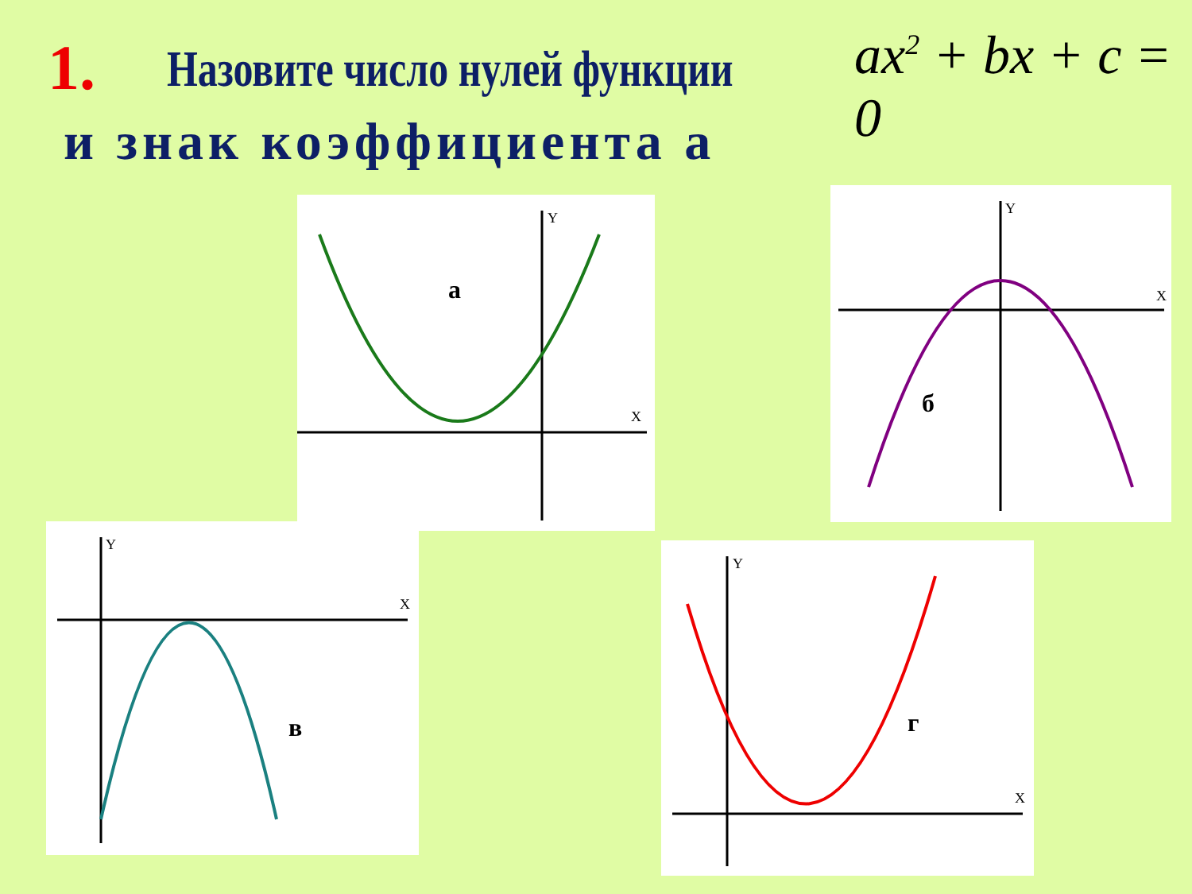1. Назовите число нулей функции ax<sup>2</sup> + bx + c = 0
и знак коэффициента а
а
Y
X
б
Y
X
в
Y
X
г
Y
X